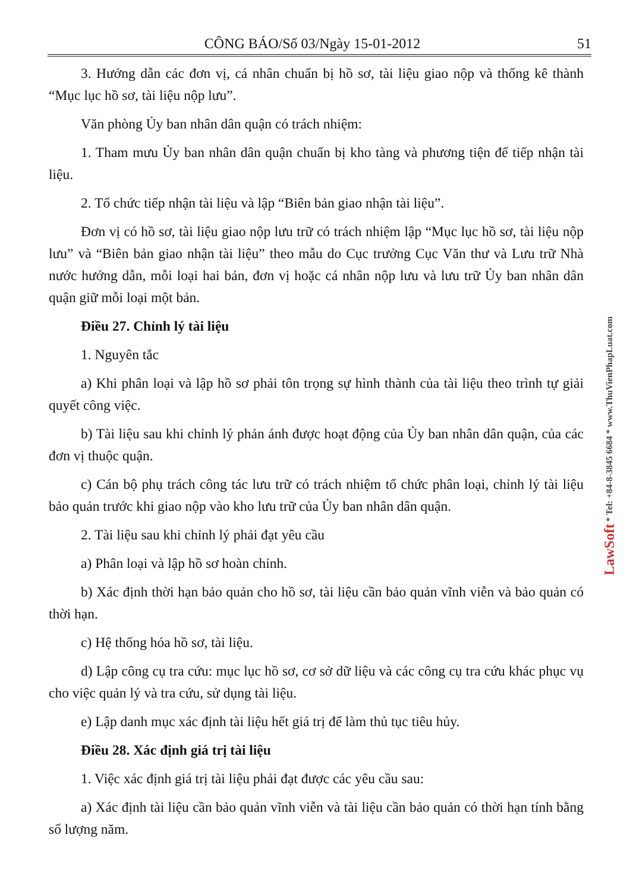CÔNG BÁO/Số 03/Ngày 15-01-2012 51
3. Hướng dẫn các đơn vị, cá nhân chuẩn bị hồ sơ, tài liệu giao nộp và thống kê thành “Mục lục hồ sơ, tài liệu nộp lưu”.
Văn phòng Ủy ban nhân dân quận có trách nhiệm:
1. Tham mưu Ủy ban nhân dân quận chuẩn bị kho tàng và phương tiện để tiếp nhận tài liệu.
2. Tổ chức tiếp nhận tài liệu và lập “Biên bản giao nhận tài liệu”.
Đơn vị có hồ sơ, tài liệu giao nộp lưu trữ có trách nhiệm lập “Mục lục hồ sơ, tài liệu nộp lưu” và “Biên bản giao nhận tài liệu” theo mẫu do Cục trưởng Cục Văn thư và Lưu trữ Nhà nước hướng dẫn, mỗi loại hai bản, đơn vị hoặc cá nhân nộp lưu và lưu trữ Ủy ban nhân dân quận giữ mỗi loại một bản.
Điều 27. Chỉnh lý tài liệu
1. Nguyên tắc
a) Khi phân loại và lập hồ sơ phải tôn trọng sự hình thành của tài liệu theo trình tự giải quyết công việc.
b) Tài liệu sau khi chỉnh lý phản ánh được hoạt động của Ủy ban nhân dân quận, của các đơn vị thuộc quận.
c) Cán bộ phụ trách công tác lưu trữ có trách nhiệm tổ chức phân loại, chỉnh lý tài liệu bảo quản trước khi giao nộp vào kho lưu trữ của Ủy ban nhân dân quận.
2. Tài liệu sau khi chỉnh lý phải đạt yêu cầu
a) Phân loại và lập hồ sơ hoàn chỉnh.
b) Xác định thời hạn bảo quản cho hồ sơ, tài liệu cần bảo quản vĩnh viễn và bảo quản có thời hạn.
c) Hệ thống hóa hồ sơ, tài liệu.
d) Lập công cụ tra cứu: mục lục hồ sơ, cơ sở dữ liệu và các công cụ tra cứu khác phục vụ cho việc quản lý và tra cứu, sử dụng tài liệu.
e) Lập danh mục xác định tài liệu hết giá trị để làm thủ tục tiêu hủy.
Điều 28. Xác định giá trị tài liệu
1. Việc xác định giá trị tài liệu phải đạt được các yêu cầu sau:
a) Xác định tài liệu cần bảo quản vĩnh viễn và tài liệu cần bảo quản có thời hạn tính bằng số lượng năm.
LawSoft * Tel: +84-8-3845 6684 * www.ThuVienPhapLuat.com